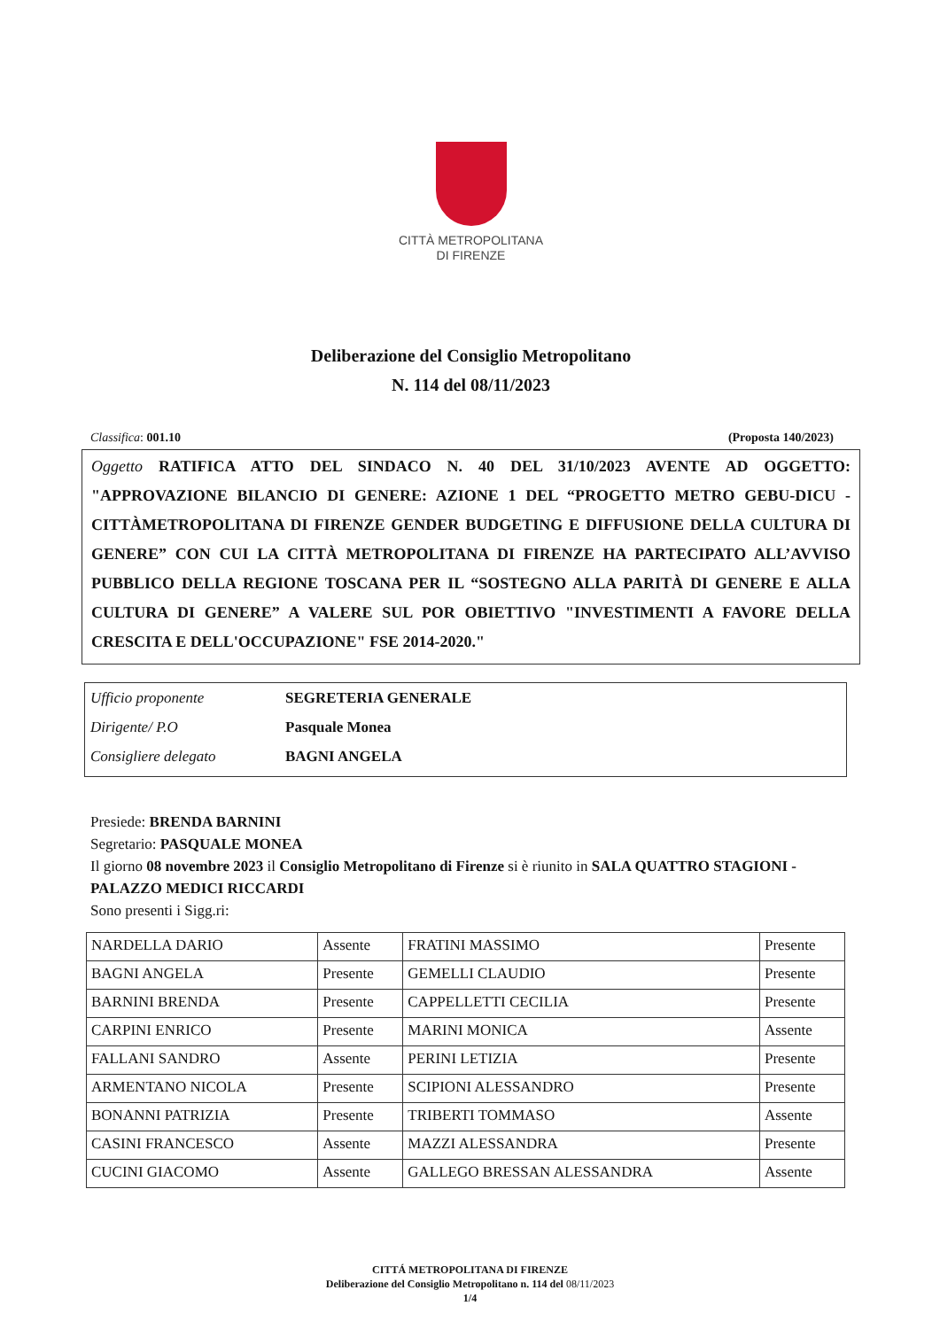CITTÀ METROPOLITANA
DI FIRENZE
Deliberazione del Consiglio Metropolitano
N. 114 del 08/11/2023
Classifica: 001.10 (Proposta 140/2023)
Oggetto RATIFICA ATTO DEL SINDACO N. 40 DEL 31/10/2023 AVENTE AD OGGETTO: "APPROVAZIONE BILANCIO DI GENERE: AZIONE 1 DEL “PROGETTO METRO GEBU-DICU - CITTÀMETROPOLITANA DI FIRENZE GENDER BUDGETING E DIFFUSIONE DELLA CULTURA DI GENERE” CON CUI LA CITTÀ METROPOLITANA DI FIRENZE HA PARTECIPATO ALL’AVVISO PUBBLICO DELLA REGIONE TOSCANA PER IL “SOSTEGNO ALLA PARITÀ DI GENERE E ALLA CULTURA DI GENERE” A VALERE SUL POR OBIETTIVO "INVESTIMENTI A FAVORE DELLA CRESCITA E DELL'OCCUPAZIONE" FSE 2014-2020."
Ufficio proponente SEGRETERIA GENERALE
Dirigente/ P.O Pasquale Monea
Consigliere delegato BAGNI ANGELA
Presiede: BRENDA BARNINI
Segretario: PASQUALE MONEA
Il giorno 08 novembre 2023 il Consiglio Metropolitano di Firenze si è riunito in SALA QUATTRO STAGIONI - PALAZZO MEDICI RICCARDI
Sono presenti i Sigg.ri:
| NARDELLA DARIO | Assente | FRATINI MASSIMO | Presente |
| BAGNI ANGELA | Presente | GEMELLI CLAUDIO | Presente |
| BARNINI BRENDA | Presente | CAPPELLETTI CECILIA | Presente |
| CARPINI ENRICO | Presente | MARINI MONICA | Assente |
| FALLANI SANDRO | Assente | PERINI LETIZIA | Presente |
| ARMENTANO NICOLA | Presente | SCIPIONI ALESSANDRO | Presente |
| BONANNI PATRIZIA | Presente | TRIBERTI TOMMASO | Assente |
| CASINI FRANCESCO | Assente | MAZZI ALESSANDRA | Presente |
| CUCINI GIACOMO | Assente | GALLEGO BRESSAN ALESSANDRA | Assente |
CITTÁ METROPOLITANA DI FIRENZE
Deliberazione del Consiglio Metropolitano n. 114 del 08/11/2023
1/4